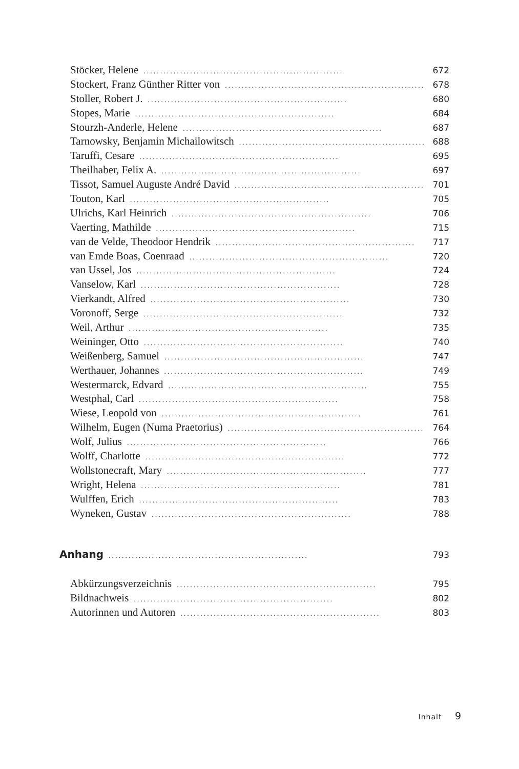Stöcker, Helene............................................................ 672
Stockert, Franz Günther Ritter von............................................................ 678
Stoller, Robert J............................................................. 680
Stopes, Marie............................................................ 684
Stourzh-Anderle, Helene............................................................ 687
Tarnowsky, Benjamin Michailowitsch............................................................ 688
Taruffi, Cesare............................................................ 695
Theilhaber, Felix A............................................................. 697
Tissot, Samuel Auguste André David............................................................ 701
Touton, Karl............................................................ 705
Ulrichs, Karl Heinrich............................................................ 706
Vaerting, Mathilde............................................................ 715
van de Velde, Theodoor Hendrik............................................................ 717
van Emde Boas, Coenraad............................................................ 720
van Ussel, Jos............................................................ 724
Vanselow, Karl............................................................ 728
Vierkandt, Alfred............................................................ 730
Voronoff, Serge............................................................ 732
Weil, Arthur............................................................ 735
Weininger, Otto............................................................ 740
Weißenberg, Samuel............................................................ 747
Werthauer, Johannes............................................................ 749
Westermarck, Edvard............................................................ 755
Westphal, Carl............................................................ 758
Wiese, Leopold von............................................................ 761
Wilhelm, Eugen (Numa Praetorius)............................................................ 764
Wolf, Julius............................................................ 766
Wolff, Charlotte............................................................ 772
Wollstonecraft, Mary............................................................ 777
Wright, Helena............................................................ 781
Wulffen, Erich............................................................ 783
Wyneken, Gustav............................................................ 788
Anhang............................................................ 793
Abkürzungsverzeichnis............................................................ 795
Bildnachweis............................................................ 802
Autorinnen und Autoren............................................................ 803
Inhalt 9